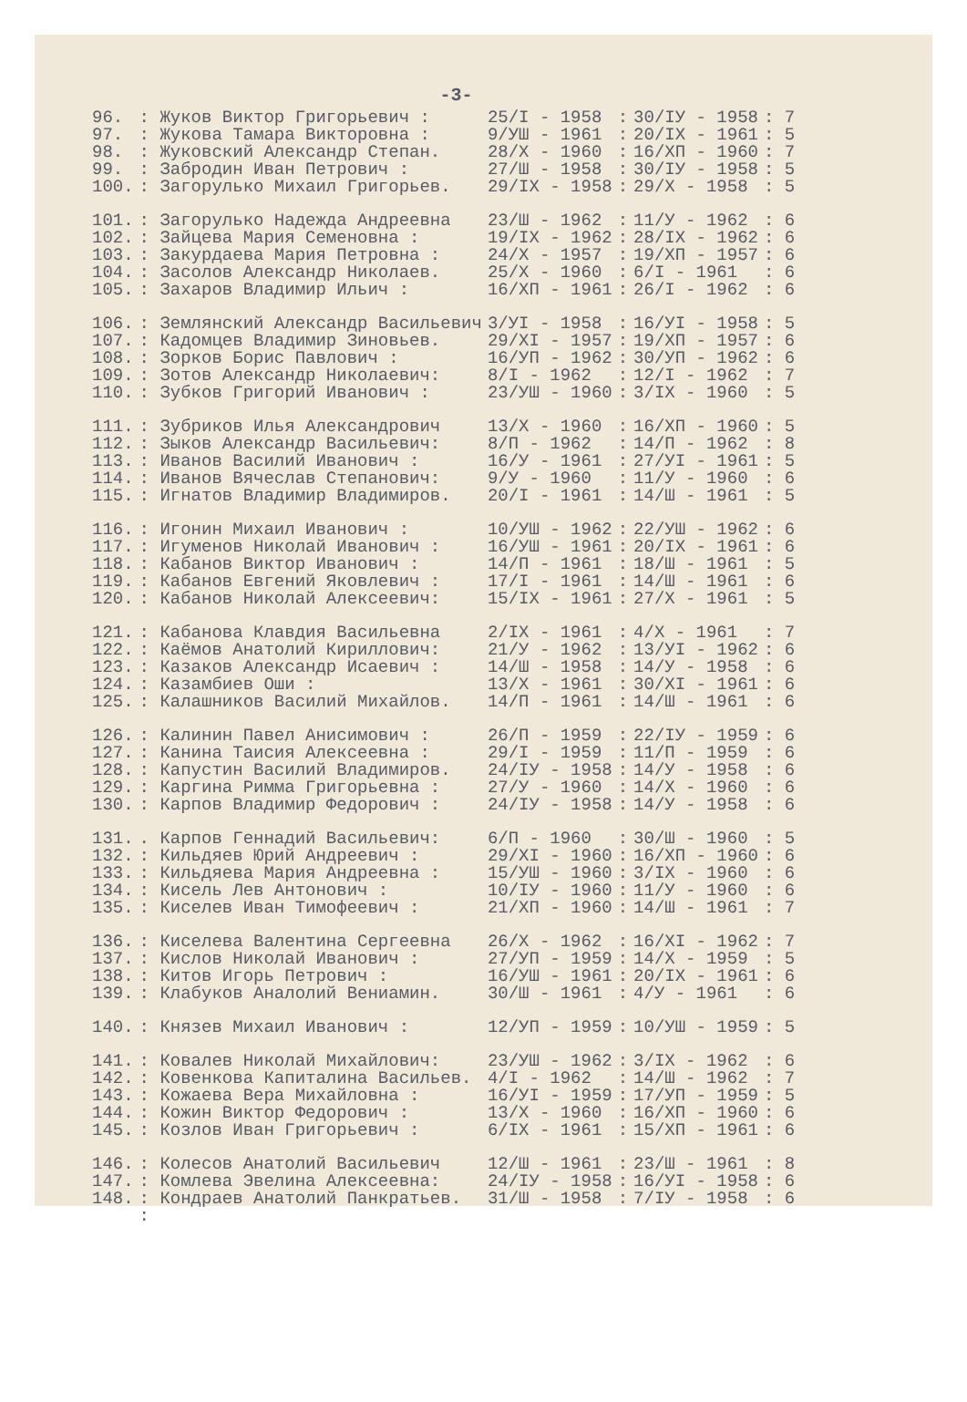-3-
| 96. | : Жуков Виктор Григорьевич : | 25/I - 1958 | : | 30/IУ - 1958 | : 7 |
| 97. | : Жукова Тамара Викторовна : | 9/УШ - 1961 | : | 20/IX - 1961 | : 5 |
| 98. | : Жуковский Александр Степан. | 28/X - 1960 | : | 16/ХП - 1960 | : 7 |
| 99. | : Забродин Иван Петрович : | 27/Ш - 1958 | : | 30/IУ - 1958 | : 5 |
| 100. | : Загорулько Михаил Григорьев. | 29/IX - 1958 | : | 29/X - 1958 | : 5 |
| 101. | : Загорулько Надежда Андреевна | 23/Ш - 1962 | : | 11/У - 1962 | : 6 |
| 102. | : Зайцева Мария Семеновна : | 19/IX - 1962 | : | 28/IX - 1962 | : 6 |
| 103. | : Закурдаева Мария Петровна : | 24/X - 1957 | : | 19/ХП - 1957 | : 6 |
| 104. | : Засолов Александр Николаев. | 25/X - 1960 | : | 6/I - 1961 | : 6 |
| 105. | : Захаров Владимир Ильич : | 16/ХП - 1961 | : | 26/I - 1962 | : 6 |
| 106. | : Землянский Александр Васильевич | 3/УI - 1958 | : | 16/УI - 1958 | : 5 |
| 107. | : Кадомцев Владимир Зиновьев. | 29/XI - 1957 | : | 19/ХП - 1957 | : 6 |
| 108. | : Зорков Борис Павлович : | 16/УП - 1962 | : | 30/УП - 1962 | : 6 |
| 109. | : Зотов Александр Николаевич: | 8/I - 1962 | : | 12/I - 1962 | : 7 |
| 110. | : Зубков Григорий Иванович : | 23/УШ - 1960 | : | 3/IX - 1960 | : 5 |
| 111. | : Зубриков Илья Александрович | 13/X - 1960 | : | 16/ХП - 1960 | : 5 |
| 112. | : Зыков Александр Васильевич: | 8/П - 1962 | : | 14/П - 1962 | : 8 |
| 113. | : Иванов Василий Иванович : | 16/У - 1961 | : | 27/УI - 1961 | : 5 |
| 114. | : Иванов Вячеслав Степанович: | 9/У - 1960 | : | 11/У - 1960 | : 6 |
| 115. | : Игнатов Владимир Владимиров. | 20/I - 1961 | : | 14/Ш - 1961 | : 5 |
| 116. | : Игонин Михаил Иванович : | 10/УШ - 1962 | : | 22/УШ - 1962 | : 6 |
| 117. | : Игуменов Николай Иванович : | 16/УШ - 1961 | : | 20/IX - 1961 | : 6 |
| 118. | : Кабанов Виктор Иванович : | 14/П - 1961 | : | 18/Ш - 1961 | : 5 |
| 119. | : Кабанов Евгений Яковлевич : | 17/I - 1961 | : | 14/Ш - 1961 | : 6 |
| 120. | : Кабанов Николай Алексеевич: | 15/IX - 1961 | : | 27/X - 1961 | : 5 |
| 121. | : Кабанова Клавдия Васильевна | 2/IX - 1961 | : | 4/X - 1961 | : 7 |
| 122. | : Каёмов Анатолий Кириллович: | 21/У - 1962 | : | 13/УI - 1962 | : 6 |
| 123. | : Казаков Александр Исаевич : | 14/Ш - 1958 | : | 14/У - 1958 | : 6 |
| 124. | : Казамбиев Оши : | 13/X - 1961 | : | 30/XI - 1961 | : 6 |
| 125. | : Калашников Василий Михайлов. | 14/П - 1961 | : | 14/Ш - 1961 | : 6 |
| 126. | : Калинин Павел Анисимович : | 26/П - 1959 | : | 22/IУ - 1959 | : 6 |
| 127. | : Канина Таисия Алексеевна : | 29/I - 1959 | : | 11/П - 1959 | : 6 |
| 128. | : Капустин Василий Владимиров. | 24/IУ - 1958 | : | 14/У - 1958 | : 6 |
| 129. | : Каргина Римма Григорьевна : | 27/У - 1960 | : | 14/X - 1960 | : 6 |
| 130. | : Карпов Владимир Федорович : | 24/IУ - 1958 | : | 14/У - 1958 | : 6 |
| 131. | . Карпов Геннадий Васильевич: | 6/П - 1960 | : | 30/Ш - 1960 | : 5 |
| 132. | : Кильдяев Юрий Андреевич : | 29/XI - 1960 | : | 16/ХП - 1960 | : 6 |
| 133. | : Кильдяева Мария Андреевна : | 15/УШ - 1960 | : | 3/IX - 1960 | : 6 |
| 134. | : Кисель Лев Антонович : | 10/IУ - 1960 | : | 11/У - 1960 | : 6 |
| 135. | : Киселев Иван Тимофеевич : | 21/ХП - 1960 | : | 14/Ш - 1961 | : 7 |
| 136. | : Киселева Валентина Сергеевна | 26/X - 1962 | : | 16/XI - 1962 | : 7 |
| 137. | : Кислов Николай Иванович : | 27/УП - 1959 | : | 14/X - 1959 | : 5 |
| 138. | : Китов Игорь Петрович : | 16/УШ - 1961 | : | 20/IX - 1961 | : 6 |
| 139. | : Клабуков Аналолий Вениамин. | 30/Ш - 1961 | : | 4/У - 1961 | : 6 |
| 140. | : Князев Михаил Иванович : | 12/УП - 1959 | : | 10/УШ - 1959 | : 5 |
| 141. | : Ковалев Николай Михайлович: | 23/УШ - 1962 | : | 3/IX - 1962 | : 6 |
| 142. | : Ковенкова Капиталина Васильев. | 4/I - 1962 | : | 14/Ш - 1962 | : 7 |
| 143. | : Кожаева Вера Михайловна : | 16/УI - 1959 | : | 17/УП - 1959 | : 5 |
| 144. | : Кожин Виктор Федорович : | 13/X - 1960 | : | 16/ХП - 1960 | : 6 |
| 145. | : Козлов Иван Григорьевич : | 6/IX - 1961 | : | 15/ХП - 1961 | : 6 |
| 146. | : Колесов Анатолий Васильевич | 12/Ш - 1961 | : | 23/Ш - 1961 | : 8 |
| 147. | : Комлева Эвелина Алексеевна: | 24/IУ - 1958 | : | 16/УI - 1958 | : 6 |
| 148. | : Кондраев Анатолий Панкратьев. | 31/Ш - 1958 | : | 7/IУ - 1958 | : 6 |
| | : | | | | |